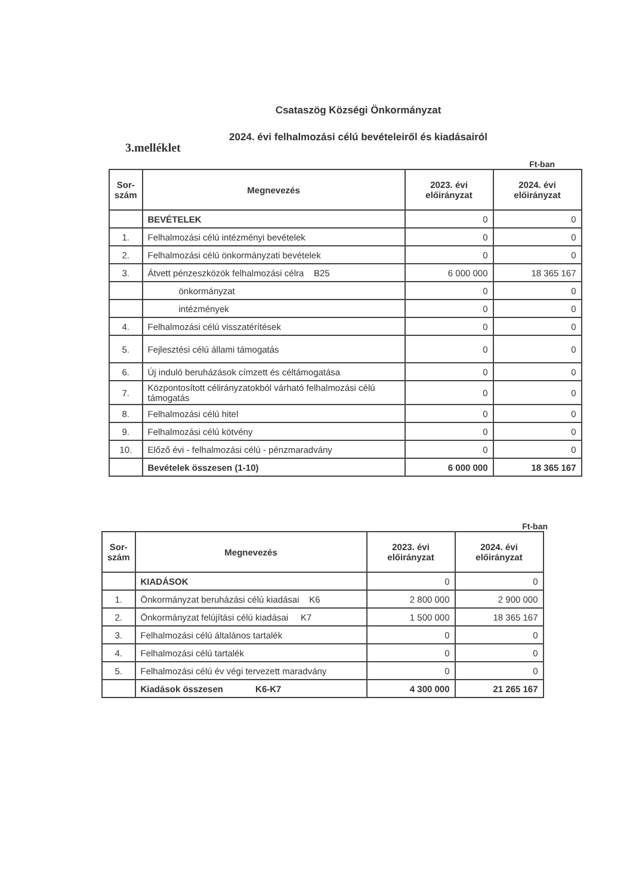Csataszög Községi Önkormányzat
2024. évi felhalmozási célú bevételeiről és kiadásairól
3.melléklet
Ft-ban
| Sor- szám | Megnevezés | 2023. évi előirányzat | 2024. évi előirányzat |
| --- | --- | --- | --- |
| | BEVÉTELEK | 0 | 0 |
| 1. | Felhalmozási célú intézményi bevételek | 0 | 0 |
| 2. | Felhalmozási célú önkormányzati bevételek | 0 | 0 |
| 3. | Átvett pénzeszközök felhalmozási célra B25 | 6 000 000 | 18 365 167 |
| | önkormányzat | 0 | 0 |
| | intézmények | 0 | 0 |
| 4. | Felhalmozási célú visszatérítések | 0 | 0 |
| 5. | Fejlesztési célú állami támogatás | 0 | 0 |
| 6. | Új induló beruházások címzett és céltámogatása | 0 | 0 |
| 7. | Központosított célirányzatokból várható felhalmozási célú támogatás | 0 | 0 |
| 8. | Felhalmozási célú hitel | 0 | 0 |
| 9. | Felhalmozási célú kötvény | 0 | 0 |
| 10. | Előző évi - felhalmozási célú - pénzmaradvány | 0 | 0 |
| | Bevételek összesen (1-10) | 6 000 000 | 18 365 167 |
Ft-ban
| Sor- szám | Megnevezés | 2023. évi előirányzat | 2024. évi előirányzat |
| --- | --- | --- | --- |
| | KIADÁSOK | 0 | 0 |
| 1. | Önkormányzat beruházási célú kiadásai K6 | 2 800 000 | 2 900 000 |
| 2. | Önkormányzat felújítási célú kiadásai K7 | 1 500 000 | 18 365 167 |
| 3. | Felhalmozási célú általános tartalék | 0 | 0 |
| 4. | Felhalmozási célú tartalék | 0 | 0 |
| 5. | Felhalmozási célú év végi tervezett maradvány | 0 | 0 |
| | Kiadások összesen K6-K7 | 4 300 000 | 21 265 167 |